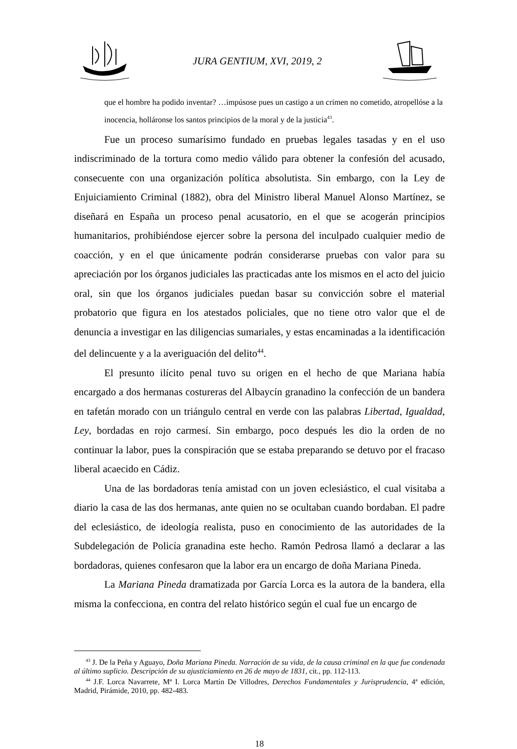JURA GENTIUM, XVI, 2019, 2
que el hombre ha podido inventar? …impúsose pues un castigo a un crimen no cometido, atropellóse a la inocencia, holláronse los santos principios de la moral y de la justicia<sup>43</sup>.
Fue un proceso sumarísimo fundado en pruebas legales tasadas y en el uso indiscriminado de la tortura como medio válido para obtener la confesión del acusado, consecuente con una organización política absolutista. Sin embargo, con la Ley de Enjuiciamiento Criminal (1882), obra del Ministro liberal Manuel Alonso Martínez, se diseñará en España un proceso penal acusatorio, en el que se acogerán principios humanitarios, prohibiéndose ejercer sobre la persona del inculpado cualquier medio de coacción, y en el que únicamente podrán considerarse pruebas con valor para su apreciación por los órganos judiciales las practicadas ante los mismos en el acto del juicio oral, sin que los órganos judiciales puedan basar su convicción sobre el material probatorio que figura en los atestados policiales, que no tiene otro valor que el de denuncia a investigar en las diligencias sumariales, y estas encaminadas a la identificación del delincuente y a la averiguación del delito<sup>44</sup>.
El presunto ilícito penal tuvo su origen en el hecho de que Mariana había encargado a dos hermanas costureras del Albaycín granadino la confección de un bandera en tafetán morado con un triángulo central en verde con las palabras Libertad, Igualdad, Ley, bordadas en rojo carmesí. Sin embargo, poco después les dio la orden de no continuar la labor, pues la conspiración que se estaba preparando se detuvo por el fracaso liberal acaecido en Cádiz.
Una de las bordadoras tenía amistad con un joven eclesiástico, el cual visitaba a diario la casa de las dos hermanas, ante quien no se ocultaban cuando bordaban. El padre del eclesiástico, de ideología realista, puso en conocimiento de las autoridades de la Subdelegación de Policía granadina este hecho. Ramón Pedrosa llamó a declarar a las bordadoras, quienes confesaron que la labor era un encargo de doña Mariana Pineda.
La Mariana Pineda dramatizada por García Lorca es la autora de la bandera, ella misma la confecciona, en contra del relato histórico según el cual fue un encargo de
<sup>43</sup> J. De la Peña y Aguayo, Doña Mariana Pineda. Narración de su vida, de la causa criminal en la que fue condenada al último suplicio. Descripción de su ajusticiamiento en 26 de mayo de 1831, cit., pp. 112-113.
<sup>44</sup> J.F. Lorca Navarrete, Mª I. Lorca Martín De Villodres, Derechos Fundamentales y Jurisprudencia, 4ª edición, Madrid, Pirámide, 2010, pp. 482-483.
18